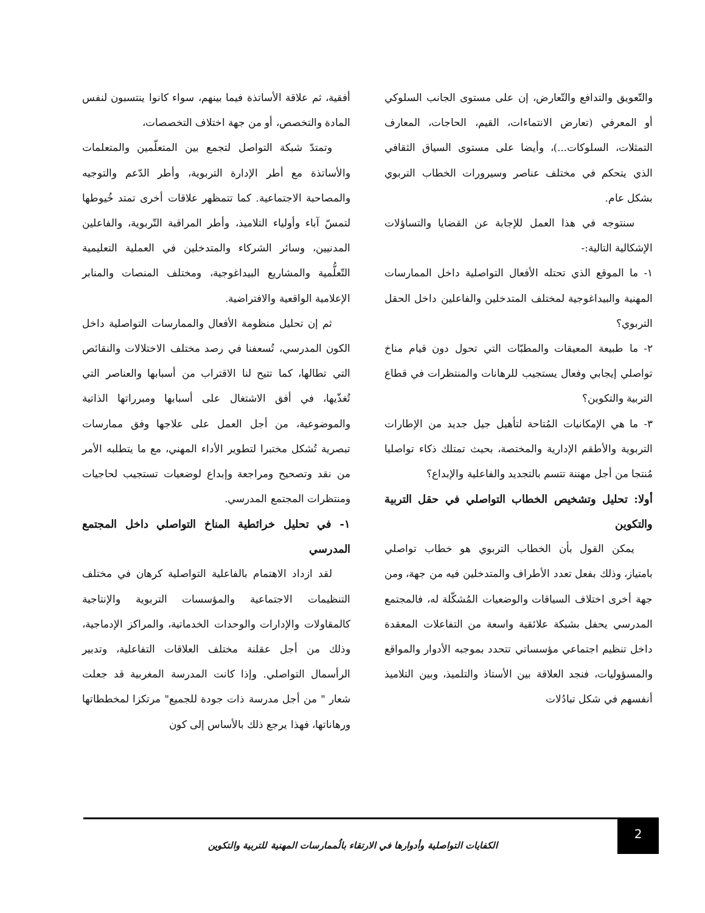والتّعويق والتدافع والتّعارض، إن على مستوى الجانب السلوكي أو المعرفي (تعارض الانتماءات، القيم، الحاجات، المعارف التمثلات، السلوكات...)، وأيضا على مستوى السياق الثقافي الذي يتحكم في مختلف عناصر وسيرورات الخطاب التربوي بشكل عام.
سنتوجه في هذا العمل للإجابة عن القضايا والتساؤلات الإشكالية التالية:-
١- ما الموقع الذي تحتله الأفعال التواصلية داخل الممارسات المهنية والبيداغوجية لمختلف المتدخلين والفاعلين داخل الحقل التربوي؟
٢- ما طبيعة المعيقات والمطبّات التي تحول دون قيام مناخ تواصلي إيجابي وفعال يستجيب للرهانات والمنتظرات في قطاع التربية والتكوين؟
٣- ما هي الإمكانيات المُتاحة لتأهيل جيل جديد من الإطارات التربوية والأطقم الإدارية والمختصة، بحيث تمتلك ذكاء تواصليا مُنتجا من أجل مهننة تتسم بالتجديد والفاعلية والإبداع؟
أولا: تحليل وتشخيص الخطاب التواصلي في حقل التربية والتكوين
يمكن القول بأن الخطاب التربوي هو خطاب تواصلي بامتياز، وذلك بفعل تعدد الأطراف والمتدخلين فيه من جهة، ومن جهة أخرى اختلاف السياقات والوضعيات المُشكّلة له، فالمجتمع المدرسي يحفل بشبكة علائقية واسعة من التفاعلات المعقدة داخل تنظيم اجتماعي مؤسساتي تتحدد بموجبه الأدوار والمواقع والمسؤوليات، فنجد العلاقة بين الأستاذ والتلميذ، وبين التلاميذ أنفسهم في شكل تبادُلات
أفقية، ثم علاقة الأساتذة فيما بينهم، سواء كانوا ينتسبون لنفس المادة والتخصص، أو من جهة اختلاف التخصصات،
وتمتدّ شبكة التواصل لتجمع بين المتعلّمين والمتعلمات والأساتذة مع أطر الإدارة التربوية، وأطر الدّعم والتوجيه والمصاحبة الاجتماعية. كما تتمظهر علاقات أخرى تمتد خُيوطها لتمسّ آباء وأولياء التلاميذ، وأطر المراقبة التّربوية، والفاعلين المدنيين، وسائر الشركاء والمتدخلين في العملية التعليمية التّعلُّمية والمشاريع البيداغوجية، ومختلف المنصات والمنابر الإعلامية الواقعية والافتراضية.
ثم إن تحليل منظومة الأفعال والممارسات التواصلية داخل الكون المدرسي، تُسعفنا في رصد مختلف الاختلالات والنقائص التي تطالها، كما تتيح لنا الاقتراب من أسبابها والعناصر التي تُغذّيها، في أفق الاشتغال على أسبابها ومبرراتها الذاتية والموضوعية، من أجل العمل على علاجها وفق ممارسات تبصرية تُشكل مختبرا لتطوير الأداء المهني، مع ما يتطلبه الأمر من نقد وتصحيح ومراجعة وإبداع لوضعيات تستجيب لحاجيات ومنتظرات المجتمع المدرسي.
١- في تحليل خرائطية المناخ التواصلي داخل المجتمع المدرسي
لقد ازداد الاهتمام بالفاعلية التواصلية كرهان في مختلف التنظيمات الاجتماعية والمؤسسات التربوية والإنتاجية كالمقاولات والإدارات والوحدات الخدماتية، والمراكز الإدماجية، وذلك من أجل عقلنة مختلف العلاقات التفاعلية، وتدبير الرأسمال التواصلي. وإذا كانت المدرسة المغربية قد جعلت شعار " من أجل مدرسة ذات جودة للجميع" مرتكزا لمخططاتها ورهاناتها، فهذا يرجع ذلك بالأساس إلى كون
2
الكفايات التواصلية وأدوارها في الارتقاء بالُممارسات المهنية للتربية والتكوين